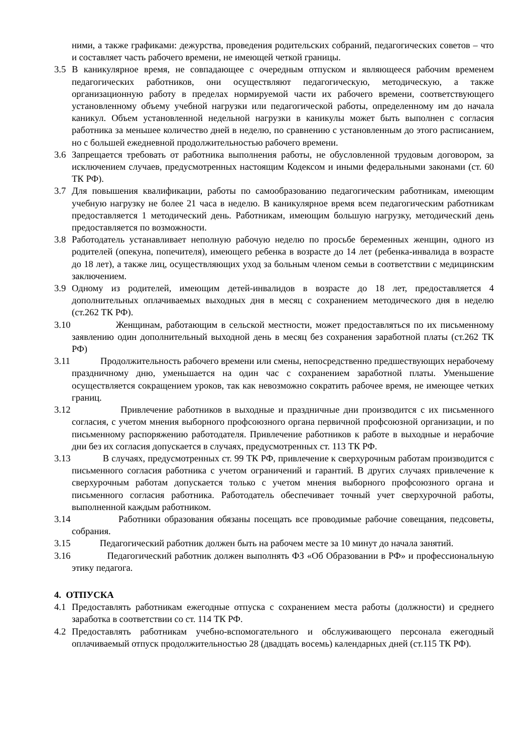ними, а также графиками: дежурства, проведения родительских собраний, педагогических советов – что и составляет часть рабочего времени, не имеющей четкой границы.
3.5 В каникулярное время, не совпадающее с очередным отпуском и являющееся рабочим временем педагогических работников, они осуществляют педагогическую, методическую, а также организационную работу в пределах нормируемой части их рабочего времени, соответствующего установленному объему учебной нагрузки или педагогической работы, определенному им до начала каникул. Объем установленной недельной нагрузки в каникулы может быть выполнен с согласия работника за меньшее количество дней в неделю, по сравнению с установленным до этого расписанием, но с большей ежедневной продолжительностью рабочего времени.
3.6 Запрещается требовать от работника выполнения работы, не обусловленной трудовым договором, за исключением случаев, предусмотренных настоящим Кодексом и иными федеральными законами (ст. 60 ТК РФ).
3.7 Для повышения квалификации, работы по самообразованию педагогическим работникам, имеющим учебную нагрузку не более 21 часа в неделю. В каникулярное время всем педагогическим работникам предоставляется 1 методический день. Работникам, имеющим большую нагрузку, методический день предоставляется по возможности.
3.8 Работодатель устанавливает неполную рабочую неделю по просьбе беременных женщин, одного из родителей (опекуна, попечителя), имеющего ребенка в возрасте до 14 лет (ребенка-инвалида в возрасте до 18 лет), а также лиц, осуществляющих уход за больным членом семьи в соответствии с медицинским заключением.
3.9 Одному из родителей, имеющим детей-инвалидов в возрасте до 18 лет, предоставляется 4 дополнительных оплачиваемых выходных дня в месяц с сохранением методического дня в неделю (ст.262 ТК РФ).
3.10 Женщинам, работающим в сельской местности, может предоставляться по их письменному заявлению один дополнительный выходной день в месяц без сохранения заработной платы (ст.262 ТК РФ)
3.11 Продолжительность рабочего времени или смены, непосредственно предшествующих нерабочему праздничному дню, уменьшается на один час с сохранением заработной платы. Уменьшение осуществляется сокращением уроков, так как невозможно сократить рабочее время, не имеющее четких границ.
3.12 Привлечение работников в выходные и праздничные дни производится с их письменного согласия, с учетом мнения выборного профсоюзного органа первичной профсоюзной организации, и по письменному распоряжению работодателя. Привлечение работников к работе в выходные и нерабочие дни без их согласия допускается в случаях, предусмотренных ст. 113 ТК РФ.
3.13 В случаях, предусмотренных ст. 99 ТК РФ, привлечение к сверхурочным работам производится с письменного согласия работника с учетом ограничений и гарантий. В других случаях привлечение к сверхурочным работам допускается только с учетом мнения выборного профсоюзного органа и письменного согласия работника. Работодатель обеспечивает точный учет сверхурочной работы, выполненной каждым работником.
3.14 Работники образования обязаны посещать все проводимые рабочие совещания, педсоветы, собрания.
3.15 Педагогический работник должен быть на рабочем месте за 10 минут до начала занятий.
3.16 Педагогический работник должен выполнять ФЗ «Об Образовании в РФ» и профессиональную этику педагога.
4. ОТПУСКА
4.1 Предоставлять работникам ежегодные отпуска с сохранением места работы (должности) и среднего заработка в соответствии со ст. 114 ТК РФ.
4.2 Предоставлять работникам учебно-вспомогательного и обслуживающего персонала ежегодный оплачиваемый отпуск продолжительностью 28 (двадцать восемь) календарных дней (ст.115 ТК РФ).